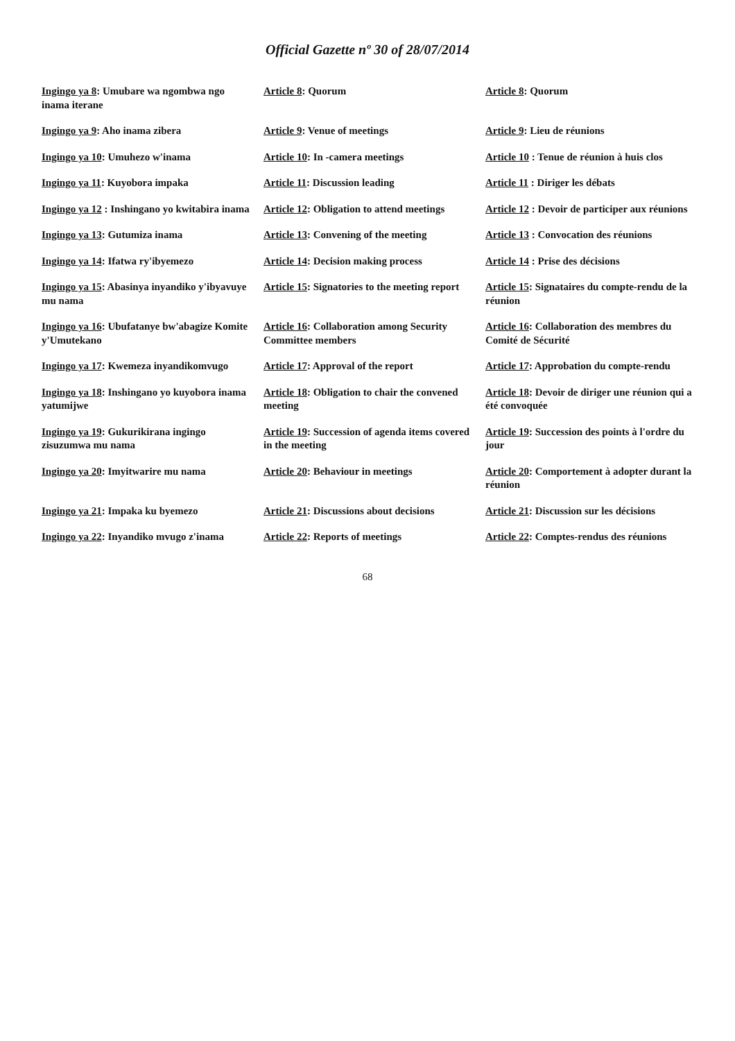Official Gazette nº 30 of 28/07/2014
| Ingingo ya 8 : Umubare wa ngombwa ngo inama iterane | Article 8 : Quorum | Article 8 : Quorum |
| Ingingo ya 9 : Aho inama zibera | Article 9 : Venue of meetings | Article 9 : Lieu de réunions |
| Ingingo ya 10 : Umuhezo w'inama | Article 10 : In -camera meetings | Article 10 : Tenue de réunion à huis clos |
| Ingingo ya 11 : Kuyobora impaka | Article 11 : Discussion leading | Article 11 : Diriger les débats |
| Ingingo ya 12 : Inshingano yo kwitabira inama | Article 12 : Obligation to attend meetings | Article 12 : Devoir de participer aux réunions |
| Ingingo ya 13 : Gutumiza inama | Article 13 : Convening of the meeting | Article 13 : Convocation des réunions |
| Ingingo ya 14 : Ifatwa ry'ibyemezo | Article 14 : Decision making process | Article 14 : Prise des décisions |
| Ingingo ya 15 : Abasinya inyandiko y'ibyavuye mu nama | Article 15 : Signatories to the meeting report | Article 15 : Signataires du compte-rendu de la réunion |
| Ingingo ya 16 : Ubufatanye bw'abagize Komite y'Umutekano | Article 16 : Collaboration among Security Committee members | Article 16 : Collaboration des membres du Comité de Sécurité |
| Ingingo ya 17 : Kwemeza inyandikomvugo | Article 17 : Approval of the report | Article 17 : Approbation du compte-rendu |
| Ingingo ya 18 : Inshingano yo kuyobora inama yatumijwe | Article 18 : Obligation to chair the convened meeting | Article 18 : Devoir de diriger une réunion qui a été convoquée |
| Ingingo ya 19 : Gukurikirana ingingo zisuzumwa mu nama | Article 19 : Succession of agenda items covered in the meeting | Article 19 : Succession des points à l'ordre du jour |
| Ingingo ya 20 : Imyitwarire mu nama | Article 20 : Behaviour in meetings | Article 20 : Comportement à adopter durant la réunion |
| Ingingo ya 21 : Impaka ku byemezo | Article 21 : Discussions about decisions | Article 21 : Discussion sur les décisions |
| Ingingo ya 22 : Inyandiko mvugo z'inama | Article 22 : Reports of meetings | Article 22 : Comptes-rendus des réunions |
68